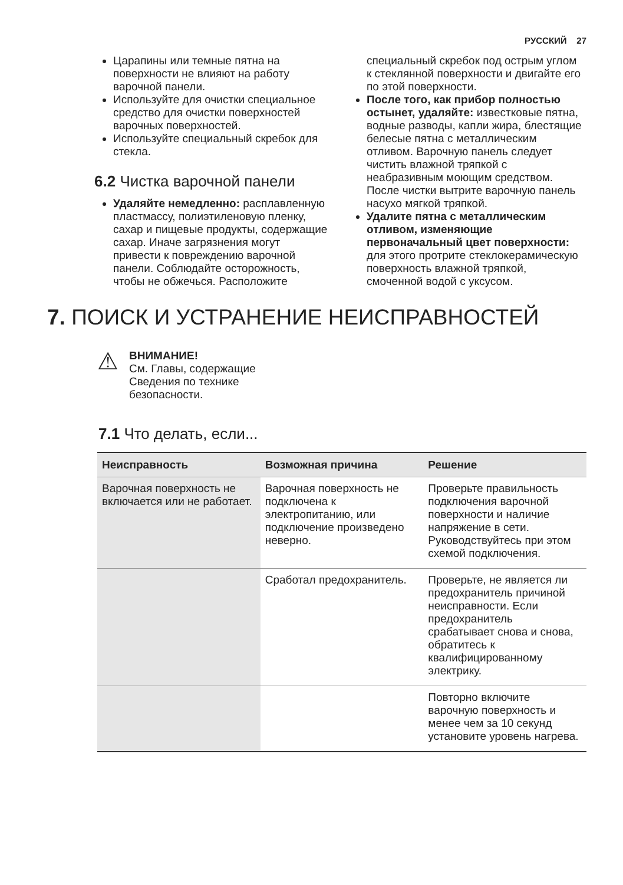РУССКИЙ 27
Царапины или темные пятна на поверхности не влияют на работу варочной панели.
Используйте для очистки специальное средство для очистки поверхностей варочных поверхностей.
Используйте специальный скребок для стекла.
6.2 Чистка варочной панели
Удаляйте немедленно: расплавленную пластмассу, полиэтиленовую пленку, сахар и пищевые продукты, содержащие сахар. Иначе загрязнения могут привести к повреждению варочной панели. Соблюдайте осторожность, чтобы не обжечься. Расположите
специальный скребок под острым углом к стеклянной поверхности и двигайте его по этой поверхности.
После того, как прибор полностью остынет, удаляйте: известковые пятна, водные разводы, капли жира, блестящие белесые пятна с металлическим отливом. Варочную панель следует чистить влажной тряпкой с неабразивным моющим средством. После чистки вытрите варочную панель насухо мягкой тряпкой.
Удалите пятна с металлическим отливом, изменяющие первоначальный цвет поверхности: для этого протрите стеклокерамическую поверхность влажной тряпкой, смоченной водой с уксусом.
7. ПОИСК И УСТРАНЕНИЕ НЕИСПРАВНОСТЕЙ
⚠
ВНИМАНИЕ!
См. Главы, содержащие
Сведения по технике
безопасности.
7.1 Что делать, если...
| Неисправность | Возможная причина | Решение |
| --- | --- | --- |
| Варочная поверхность не включается или не работает. | Варочная поверхность не подключена к электропитанию, или подключение произведено неверно. | Проверьте правильность подключения варочной поверхности и наличие напряжение в сети. Руководствуйтесь при этом схемой подключения. |
| | Сработал предохранитель. | Проверьте, не является ли предохранитель причиной неисправности. Если предохранитель срабатывает снова и снова, обратитесь к квалифицированному электрику. |
| | | Повторно включите варочную поверхность и менее чем за 10 секунд установите уровень нагрева. |